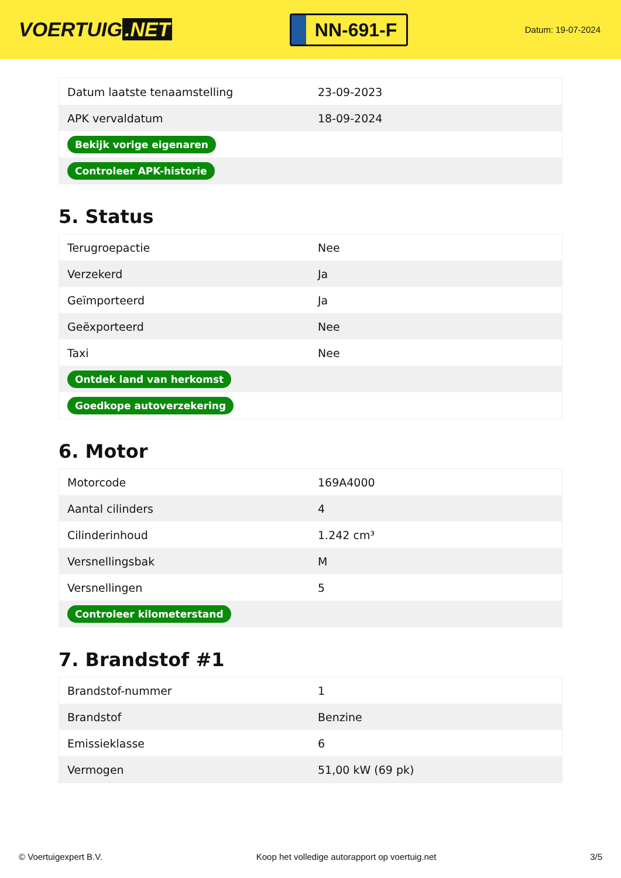VOERTUIG.NET
NN-691-F
Datum: 19-07-2024
| Datum laatste tenaamstelling | 23-09-2023 |
| APK vervaldatum | 18-09-2024 |
| Bekijk vorige eigenaren | |
| Controleer APK-historie | |
5. Status
| Terugroepactie | Nee |
| Verzekerd | Ja |
| Geïmporteerd | Ja |
| Geëxporteerd | Nee |
| Taxi | Nee |
| Ontdek land van herkomst | |
| Goedkope autoverzekering | |
6. Motor
| Motorcode | 169A4000 |
| Aantal cilinders | 4 |
| Cilinderinhoud | 1.242 cm³ |
| Versnellingsbak | M |
| Versnellingen | 5 |
| Controleer kilometerstand | |
7. Brandstof #1
| Brandstof-nummer | 1 |
| Brandstof | Benzine |
| Emissieklasse | 6 |
| Vermogen | 51,00 kW (69 pk) |
© Voertuigexpert B.V. Koop het volledige autorapport op voertuig.net 3/5